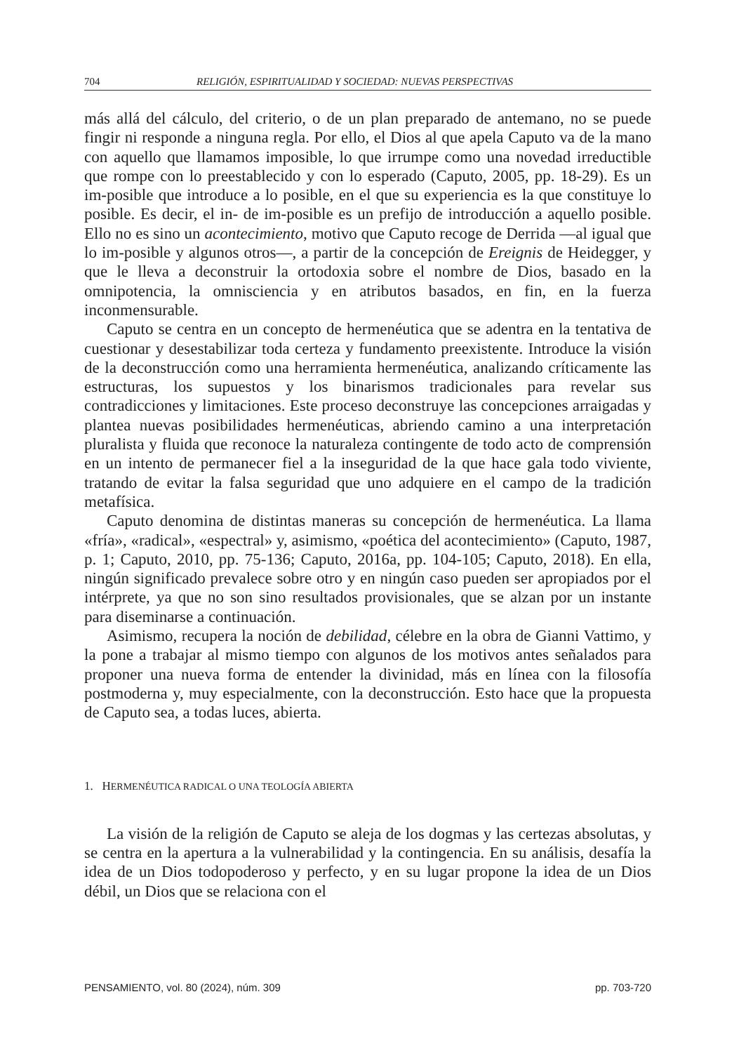704 RELIGIÓN, ESPIRITUALIDAD Y SOCIEDAD: NUEVAS PERSPECTIVAS
más allá del cálculo, del criterio, o de un plan preparado de antemano, no se puede fingir ni responde a ninguna regla. Por ello, el Dios al que apela Caputo va de la mano con aquello que llamamos imposible, lo que irrumpe como una novedad irreductible que rompe con lo preestablecido y con lo esperado (Caputo, 2005, pp. 18-29). Es un im-posible que introduce a lo posible, en el que su experiencia es la que constituye lo posible. Es decir, el in- de im-posible es un prefijo de introducción a aquello posible. Ello no es sino un acontecimiento, motivo que Caputo recoge de Derrida —al igual que lo im-posible y algunos otros—, a partir de la concepción de Ereignis de Heidegger, y que le lleva a deconstruir la ortodoxia sobre el nombre de Dios, basado en la omnipotencia, la omnisciencia y en atributos basados, en fin, en la fuerza inconmensurable.
Caputo se centra en un concepto de hermenéutica que se adentra en la tentativa de cuestionar y desestabilizar toda certeza y fundamento preexistente. Introduce la visión de la deconstrucción como una herramienta hermenéutica, analizando críticamente las estructuras, los supuestos y los binarismos tradicionales para revelar sus contradicciones y limitaciones. Este proceso deconstruye las concepciones arraigadas y plantea nuevas posibilidades hermenéuticas, abriendo camino a una interpretación pluralista y fluida que reconoce la naturaleza contingente de todo acto de comprensión en un intento de permanecer fiel a la inseguridad de la que hace gala todo viviente, tratando de evitar la falsa seguridad que uno adquiere en el campo de la tradición metafísica.
Caputo denomina de distintas maneras su concepción de hermenéutica. La llama «fría», «radical», «espectral» y, asimismo, «poética del acontecimiento» (Caputo, 1987, p. 1; Caputo, 2010, pp. 75-136; Caputo, 2016a, pp. 104-105; Caputo, 2018). En ella, ningún significado prevalece sobre otro y en ningún caso pueden ser apropiados por el intérprete, ya que no son sino resultados provisionales, que se alzan por un instante para diseminarse a continuación.
Asimismo, recupera la noción de debilidad, célebre en la obra de Gianni Vattimo, y la pone a trabajar al mismo tiempo con algunos de los motivos antes señalados para proponer una nueva forma de entender la divinidad, más en línea con la filosofía postmoderna y, muy especialmente, con la deconstrucción. Esto hace que la propuesta de Caputo sea, a todas luces, abierta.
1. HERMENÉUTICA RADICAL O UNA TEOLOGÍA ABIERTA
La visión de la religión de Caputo se aleja de los dogmas y las certezas absolutas, y se centra en la apertura a la vulnerabilidad y la contingencia. En su análisis, desafía la idea de un Dios todopoderoso y perfecto, y en su lugar propone la idea de un Dios débil, un Dios que se relaciona con el
PENSAMIENTO, vol. 80 (2024), núm. 309 pp. 703-720